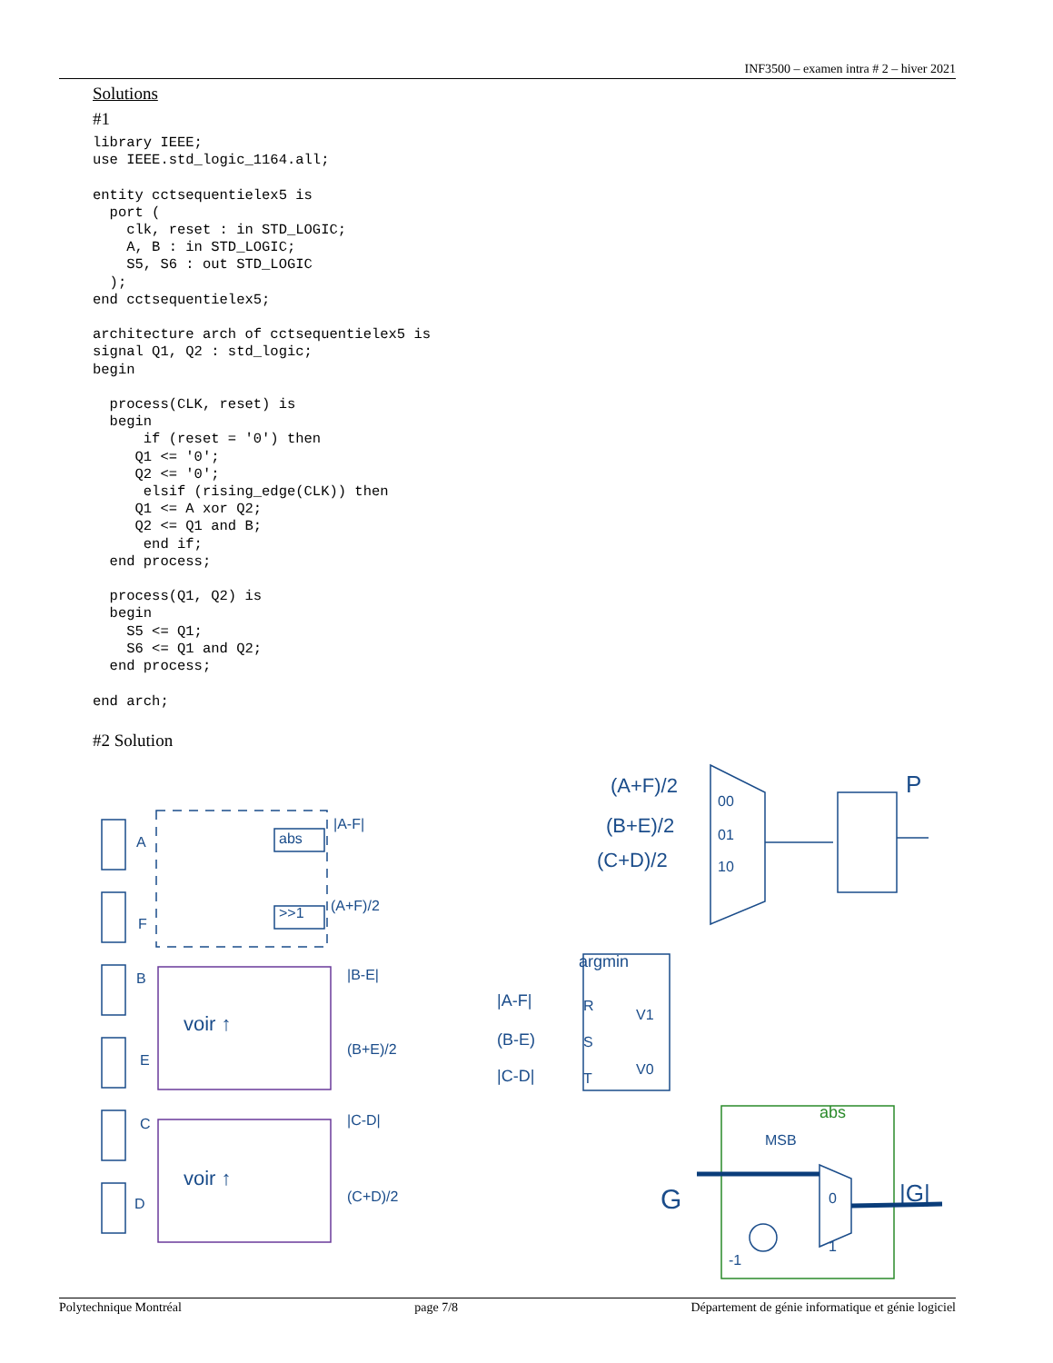INF3500 – examen intra # 2 – hiver 2021
Solutions
#1
library IEEE;
use IEEE.std_logic_1164.all;

entity cctsequentielex5 is
  port (
    clk, reset : in STD_LOGIC;
    A, B : in STD_LOGIC;
    S5, S6 : out STD_LOGIC
  );
end cctsequentielex5;

architecture arch of cctsequentielex5 is
signal Q1, Q2 : std_logic;
begin

  process(CLK, reset) is
  begin
      if (reset = '0') then
     Q1 <= '0';
     Q2 <= '0';
      elsif (rising_edge(CLK)) then
     Q1 <= A xor Q2;
     Q2 <= Q1 and B;
      end if;
  end process;

  process(Q1, Q2) is
  begin
    S5 <= Q1;
    S6 <= Q1 and Q2;
  end process;

end arch;
#2 Solution
A
F
B
E
C
D
abs
>>1
|A-F|
(A+F)/2
|B-E|
(B+E)/2
|C-D|
(C+D)/2
voir ↑
voir ↑
(A+F)/2
(B+E)/2
(C+D)/2
00
01
10
P
argmin
|A-F|
(B-E)
|C-D|
R
S
T
V1
V0
abs
MSB
G
|G|
0
1
-1
Polytechnique Montréal page 7/8 Département de génie informatique et génie logiciel